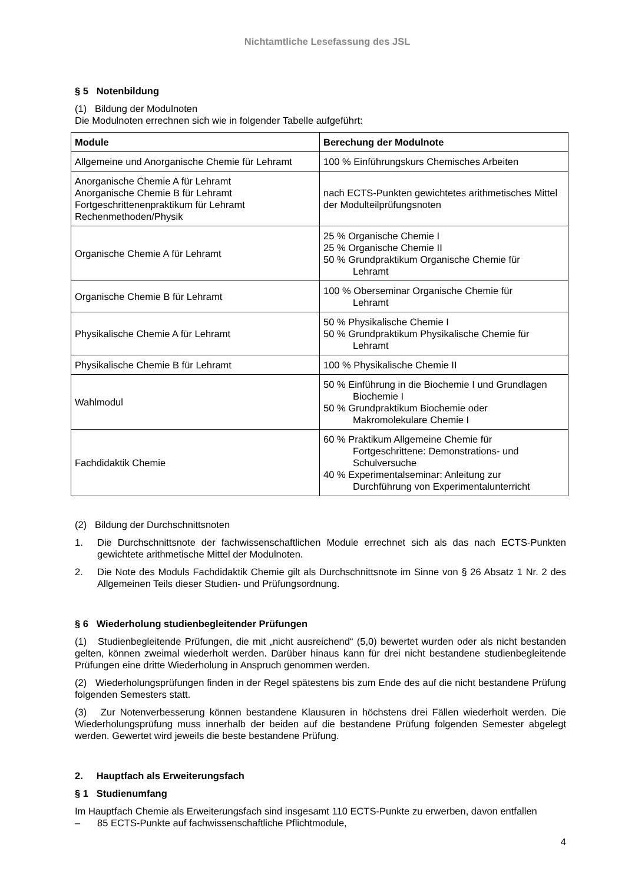Nichtamtliche Lesefassung des JSL
§ 5 Notenbildung
(1) Bildung der Modulnoten
Die Modulnoten errechnen sich wie in folgender Tabelle aufgeführt:
| Module | Berechung der Modulnote |
| --- | --- |
| Allgemeine und Anorganische Chemie für Lehramt | 100 % Einführungskurs Chemisches Arbeiten |
| Anorganische Chemie A für Lehramt Anorganische Chemie B für Lehramt Fortgeschrittenenpraktikum für Lehramt Rechenmethoden/Physik | nach ECTS-Punkten gewichtetes arithmetisches Mittel der Modulteilprüfungsnoten |
| Organische Chemie A für Lehramt | 25 % Organische Chemie I 25 % Organische Chemie II 50 % Grundpraktikum Organische Chemie für Lehramt |
| Organische Chemie B für Lehramt | 100 % Oberseminar Organische Chemie für Lehramt |
| Physikalische Chemie A für Lehramt | 50 % Physikalische Chemie I 50 % Grundpraktikum Physikalische Chemie für Lehramt |
| Physikalische Chemie B für Lehramt | 100 % Physikalische Chemie II |
| Wahlmodul | 50 % Einführung in die Biochemie I und Grundlagen Biochemie I 50 % Grundpraktikum Biochemie oder Makromolekulare Chemie I |
| Fachdidaktik Chemie | 60 % Praktikum Allgemeine Chemie für Fortgeschrittene: Demonstrations- und Schulversuche 40 % Experimentalseminar: Anleitung zur Durchführung von Experimentalunterricht |
(2) Bildung der Durchschnittsnoten
1. Die Durchschnittsnote der fachwissenschaftlichen Module errechnet sich als das nach ECTS-Punkten gewichtete arithmetische Mittel der Modulnoten.
2. Die Note des Moduls Fachdidaktik Chemie gilt als Durchschnittsnote im Sinne von § 26 Absatz 1 Nr. 2 des Allgemeinen Teils dieser Studien- und Prüfungsordnung.
§ 6 Wiederholung studienbegleitender Prüfungen
(1) Studienbegleitende Prüfungen, die mit „nicht ausreichend“ (5,0) bewertet wurden oder als nicht bestanden gelten, können zweimal wiederholt werden. Darüber hinaus kann für drei nicht bestandene studienbegleitende Prüfungen eine dritte Wiederholung in Anspruch genommen werden.
(2) Wiederholungsprüfungen finden in der Regel spätestens bis zum Ende des auf die nicht bestandene Prüfung folgenden Semesters statt.
(3) Zur Notenverbesserung können bestandene Klausuren in höchstens drei Fällen wiederholt werden. Die Wiederholungsprüfung muss innerhalb der beiden auf die bestandene Prüfung folgenden Semester abgelegt werden. Gewertet wird jeweils die beste bestandene Prüfung.
2. Hauptfach als Erweiterungsfach
§ 1 Studienumfang
Im Hauptfach Chemie als Erweiterungsfach sind insgesamt 110 ECTS-Punkte zu erwerben, davon entfallen
– 85 ECTS-Punkte auf fachwissenschaftliche Pflichtmodule,
4